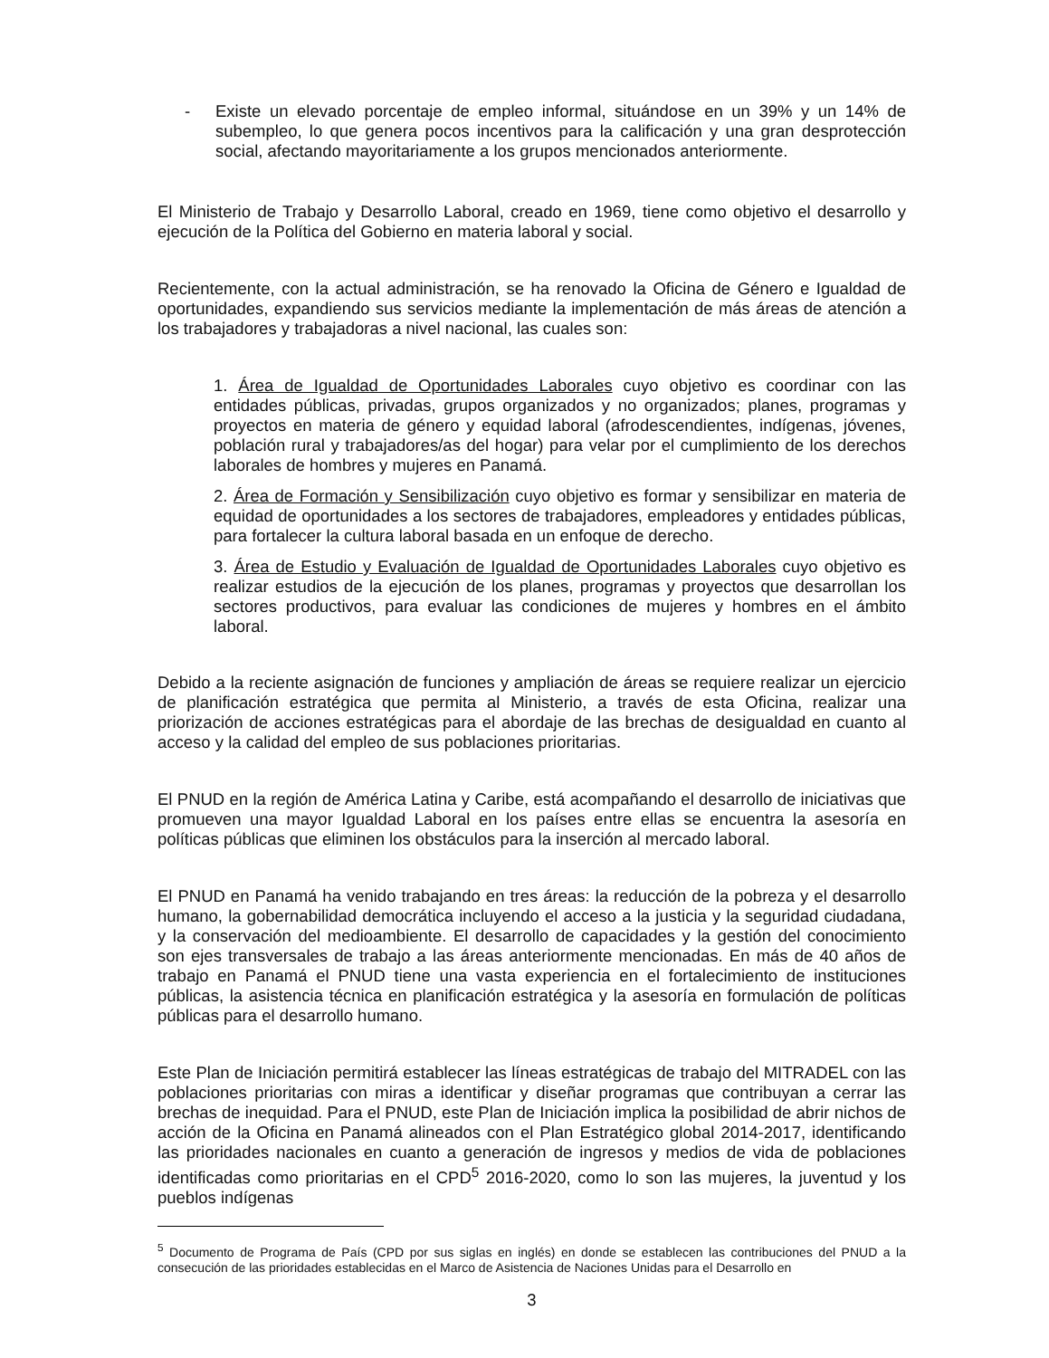- Existe un elevado porcentaje de empleo informal, situándose en un 39% y un 14% de subempleo, lo que genera pocos incentivos para la calificación y una gran desprotección social, afectando mayoritariamente a los grupos mencionados anteriormente.
El Ministerio de Trabajo y Desarrollo Laboral, creado en 1969, tiene como objetivo el desarrollo y ejecución de la Política del Gobierno en materia laboral y social.
Recientemente, con la actual administración, se ha renovado la Oficina de Género e Igualdad de oportunidades, expandiendo sus servicios mediante la implementación de más áreas de atención a los trabajadores y trabajadoras a nivel nacional, las cuales son:
1. Área de Igualdad de Oportunidades Laborales cuyo objetivo es coordinar con las entidades públicas, privadas, grupos organizados y no organizados; planes, programas y proyectos en materia de género y equidad laboral (afrodescendientes, indígenas, jóvenes, población rural y trabajadores/as del hogar) para velar por el cumplimiento de los derechos laborales de hombres y mujeres en Panamá.
2. Área de Formación y Sensibilización cuyo objetivo es formar y sensibilizar en materia de equidad de oportunidades a los sectores de trabajadores, empleadores y entidades públicas, para fortalecer la cultura laboral basada en un enfoque de derecho.
3. Área de Estudio y Evaluación de Igualdad de Oportunidades Laborales cuyo objetivo es realizar estudios de la ejecución de los planes, programas y proyectos que desarrollan los sectores productivos, para evaluar las condiciones de mujeres y hombres en el ámbito laboral.
Debido a la reciente asignación de funciones y ampliación de áreas se requiere realizar un ejercicio de planificación estratégica que permita al Ministerio, a través de esta Oficina, realizar una priorización de acciones estratégicas para el abordaje de las brechas de desigualdad en cuanto al acceso y la calidad del empleo de sus poblaciones prioritarias.
El PNUD en la región de América Latina y Caribe, está acompañando el desarrollo de iniciativas que promueven una mayor Igualdad Laboral en los países entre ellas se encuentra la asesoría en políticas públicas que eliminen los obstáculos para la inserción al mercado laboral.
El PNUD en Panamá ha venido trabajando en tres áreas: la reducción de la pobreza y el desarrollo humano, la gobernabilidad democrática incluyendo el acceso a la justicia y la seguridad ciudadana, y la conservación del medioambiente. El desarrollo de capacidades y la gestión del conocimiento son ejes transversales de trabajo a las áreas anteriormente mencionadas. En más de 40 años de trabajo en Panamá el PNUD tiene una vasta experiencia en el fortalecimiento de instituciones públicas, la asistencia técnica en planificación estratégica y la asesoría en formulación de políticas públicas para el desarrollo humano.
Este Plan de Iniciación permitirá establecer las líneas estratégicas de trabajo del MITRADEL con las poblaciones prioritarias con miras a identificar y diseñar programas que contribuyan a cerrar las brechas de inequidad. Para el PNUD, este Plan de Iniciación implica la posibilidad de abrir nichos de acción de la Oficina en Panamá alineados con el Plan Estratégico global 2014-2017, identificando las prioridades nacionales en cuanto a generación de ingresos y medios de vida de poblaciones identificadas como prioritarias en el CPD<sup>5</sup> 2016-2020, como lo son las mujeres, la juventud y los pueblos indígenas
<sup>5</sup> Documento de Programa de País (CPD por sus siglas en inglés) en donde se establecen las contribuciones del PNUD a la consecución de las prioridades establecidas en el Marco de Asistencia de Naciones Unidas para el Desarrollo en
3